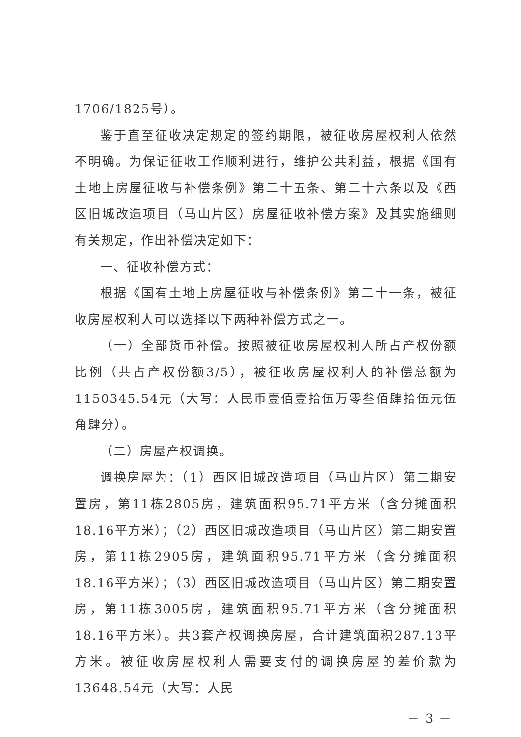1706/1825号）。
鉴于直至征收决定规定的签约期限，被征收房屋权利人依然不明确。为保证征收工作顺利进行，维护公共利益，根据《国有土地上房屋征收与补偿条例》第二十五条、第二十六条以及《西区旧城改造项目（马山片区）房屋征收补偿方案》及其实施细则有关规定，作出补偿决定如下：
一、征收补偿方式：
根据《国有土地上房屋征收与补偿条例》第二十一条，被征收房屋权利人可以选择以下两种补偿方式之一。
（一）全部货币补偿。按照被征收房屋权利人所占产权份额比例（共占产权份额3/5），被征收房屋权利人的补偿总额为1150345.54元（大写：人民币壹佰壹拾伍万零叁佰肆拾伍元伍角肆分）。
（二）房屋产权调换。
调换房屋为：（1）西区旧城改造项目（马山片区）第二期安置房，第11栋2805房，建筑面积95.71平方米（含分摊面积18.16平方米）；（2）西区旧城改造项目（马山片区）第二期安置房，第11栋2905房，建筑面积95.71平方米（含分摊面积18.16平方米）；（3）西区旧城改造项目（马山片区）第二期安置房，第11栋3005房，建筑面积95.71平方米（含分摊面积18.16平方米）。共3套产权调换房屋，合计建筑面积287.13平方米。被征收房屋权利人需要支付的调换房屋的差价款为13648.54元（大写：人民
－ 3 －